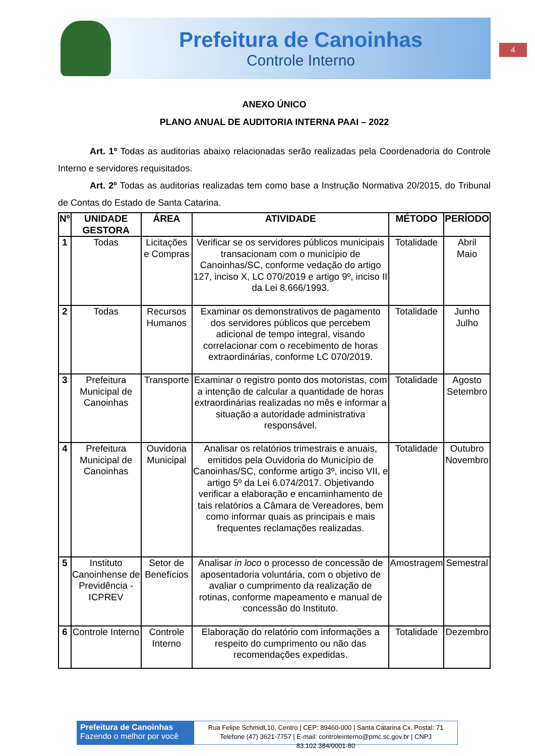Prefeitura de Canoinhas
Controle Interno
4
ANEXO ÚNICO
PLANO ANUAL DE AUDITORIA INTERNA PAAI – 2022
Art. 1º Todas as auditorias abaixo relacionadas serão realizadas pela Coordenadoria do Controle Interno e servidores requisitados.
Art. 2º Todas as auditorias realizadas tem como base a Instrução Normativa 20/2015, do Tribunal de Contas do Estado de Santa Catarina.
| Nº | UNIDADE GESTORA | ÁREA | ATIVIDADE | MÉTODO | PERÍODO |
| --- | --- | --- | --- | --- | --- |
| 1 | Todas | Licitações e Compras | Verificar se os servidores públicos municipais transacionam com o município de Canoinhas/SC, conforme vedação do artigo 127, inciso X, LC 070/2019 e artigo 9º, inciso II da Lei 8.666/1993. | Totalidade | Abril Maio |
| 2 | Todas | Recursos Humanos | Examinar os demonstrativos de pagamento dos servidores públicos que percebem adicional de tempo integral, visando correlacionar com o recebimento de horas extraordinárias, conforme LC 070/2019. | Totalidade | Junho Julho |
| 3 | Prefeitura Municipal de Canoinhas | Transporte | Examinar o registro ponto dos motoristas, com a intenção de calcular a quantidade de horas extraordinárias realizadas no mês e informar a situação a autoridade administrativa responsável. | Totalidade | Agosto Setembro |
| 4 | Prefeitura Municipal de Canoinhas | Ouvidoria Municipal | Analisar os relatórios trimestrais e anuais, emitidos pela Ouvidoria do Município de Canoinhas/SC, conforme artigo 3º, inciso VII, e artigo 5º da Lei 6.074/2017. Objetivando verificar a elaboração e encaminhamento de tais relatórios a Câmara de Vereadores, bem como informar quais as principais e mais frequentes reclamações realizadas. | Totalidade | Outubro Novembro |
| 5 | Instituto Canoinhense de Previdência - ICPREV | Setor de Benefícios | Analisar in loco o processo de concessão de aposentadoria voluntária, com o objetivo de avaliar o cumprimento da realização de rotinas, conforme mapeamento e manual de concessão do Instituto. | Amostragem | Semestral |
| 6 | Controle Interno | Controle Interno | Elaboração do relatório com informações a respeito do cumprimento ou não das recomendações expedidas. | Totalidade | Dezembro |
Prefeitura de Canoinhas
Fazendo o melhor por você
Rua Felipe Schmidt,10, Centro | CEP: 89460-000 | Santa Catarina Cx. Postal: 71
Telefone (47) 3621-7757 | E-mail: controleinterno@pmc.sc.gov.br | CNPJ 83.102.384/0001-80